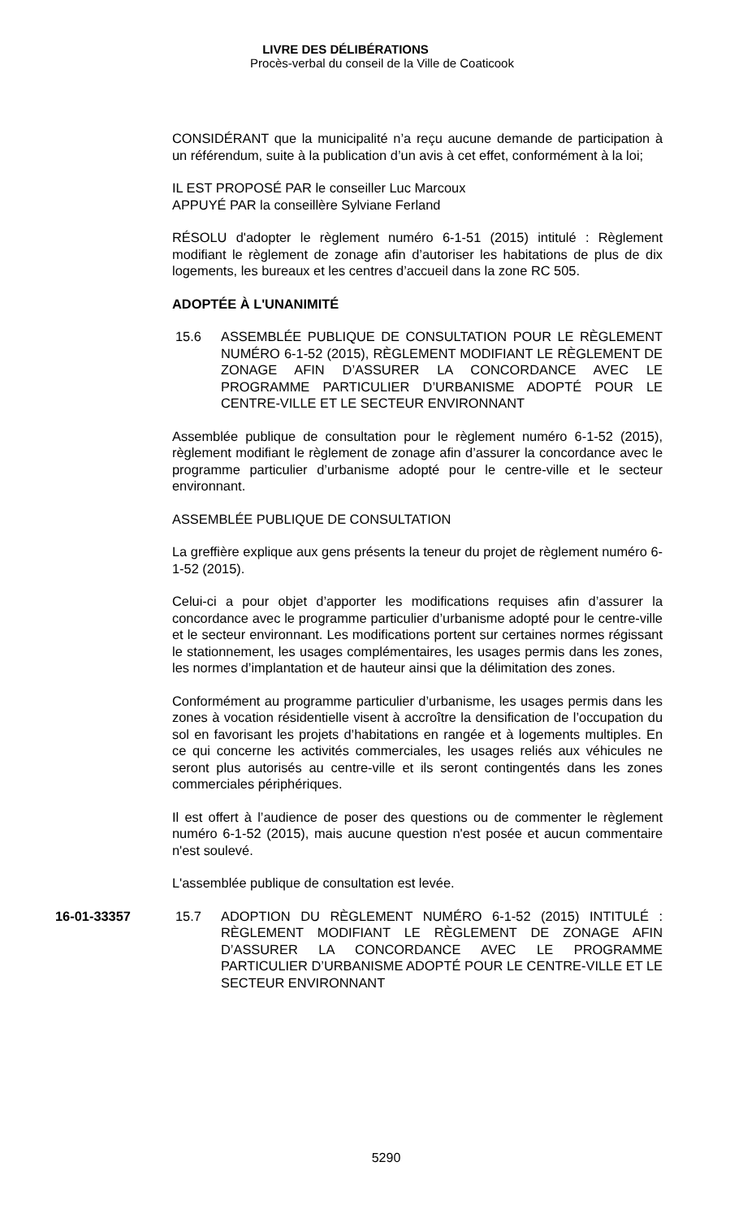LIVRE DES DÉLIBÉRATIONS
Procès-verbal du conseil de la Ville de Coaticook
CONSIDÉRANT que la municipalité n’a reçu aucune demande de participation à un référendum, suite à la publication d’un avis à cet effet, conformément à la loi;
IL EST PROPOSÉ PAR le conseiller Luc Marcoux
APPUYÉ PAR la conseillère Sylviane Ferland
RÉSOLU d'adopter le règlement numéro 6-1-51 (2015) intitulé : Règlement modifiant le règlement de zonage afin d’autoriser les habitations de plus de dix logements, les bureaux et les centres d’accueil dans la zone RC 505.
ADOPTÉE À L'UNANIMITÉ
15.6 ASSEMBLÉE PUBLIQUE DE CONSULTATION POUR LE RÈGLEMENT NUMÉRO 6-1-52 (2015), RÈGLEMENT MODIFIANT LE RÈGLEMENT DE ZONAGE AFIN D’ASSURER LA CONCORDANCE AVEC LE PROGRAMME PARTICULIER D’URBANISME ADOPTÉ POUR LE CENTRE-VILLE ET LE SECTEUR ENVIRONNANT
Assemblée publique de consultation pour le règlement numéro 6-1-52 (2015), règlement modifiant le règlement de zonage afin d’assurer la concordance avec le programme particulier d’urbanisme adopté pour le centre-ville et le secteur environnant.
ASSEMBLÉE PUBLIQUE DE CONSULTATION
La greffière explique aux gens présents la teneur du projet de règlement numéro 6-1-52 (2015).
Celui-ci a pour objet d’apporter les modifications requises afin d’assurer la concordance avec le programme particulier d’urbanisme adopté pour le centre-ville et le secteur environnant. Les modifications portent sur certaines normes régissant le stationnement, les usages complémentaires, les usages permis dans les zones, les normes d’implantation et de hauteur ainsi que la délimitation des zones.
Conformément au programme particulier d’urbanisme, les usages permis dans les zones à vocation résidentielle visent à accroître la densification de l’occupation du sol en favorisant les projets d’habitations en rangée et à logements multiples. En ce qui concerne les activités commerciales, les usages reliés aux véhicules ne seront plus autorisés au centre-ville et ils seront contingentés dans les zones commerciales périphériques.
Il est offert à l’audience de poser des questions ou de commenter le règlement numéro 6-1-52 (2015), mais aucune question n'est posée et aucun commentaire n'est soulevé.
L'assemblée publique de consultation est levée.
16-01-33357
15.7 ADOPTION DU RÈGLEMENT NUMÉRO 6-1-52 (2015) INTITULÉ : RÈGLEMENT MODIFIANT LE RÈGLEMENT DE ZONAGE AFIN D’ASSURER LA CONCORDANCE AVEC LE PROGRAMME PARTICULIER D’URBANISME ADOPTÉ POUR LE CENTRE-VILLE ET LE SECTEUR ENVIRONNANT
5290